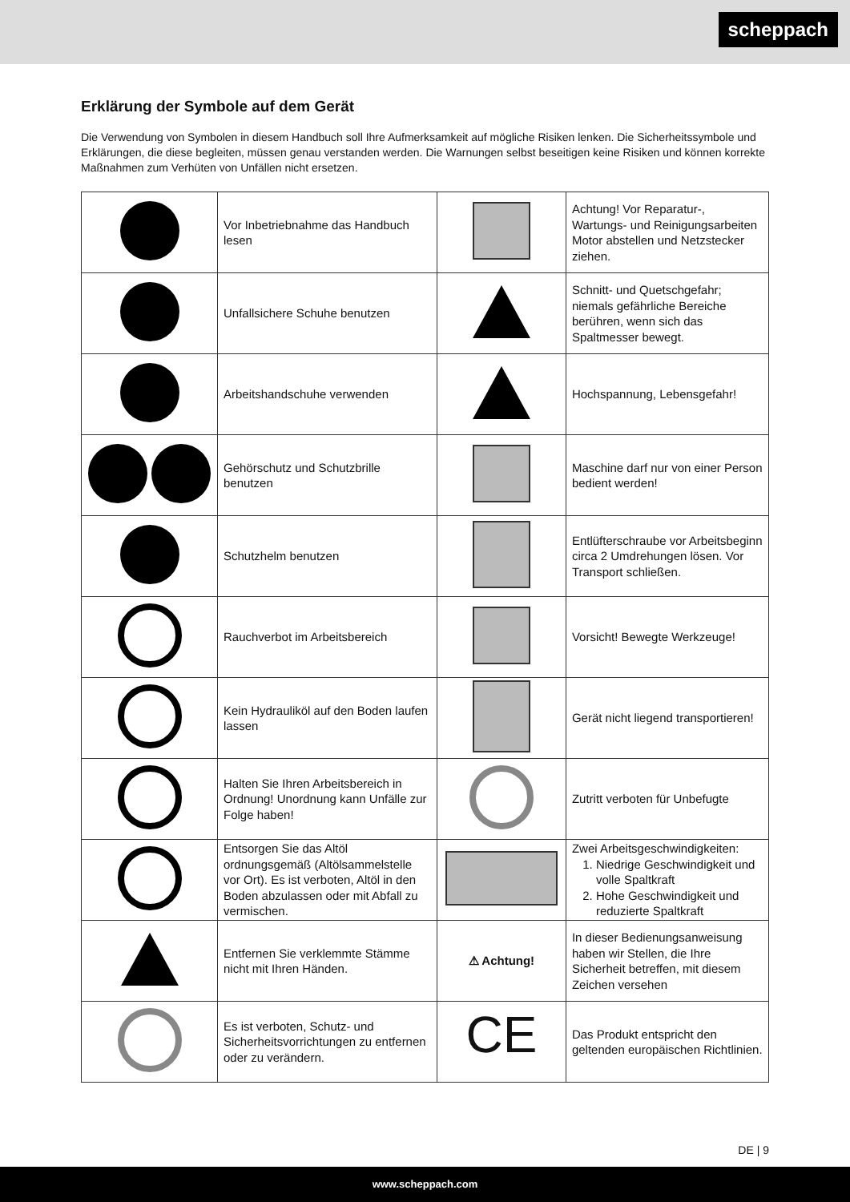scheppach
Erklärung der Symbole auf dem Gerät
Die Verwendung von Symbolen in diesem Handbuch soll Ihre Aufmerksamkeit auf mögliche Risiken lenken. Die Sicherheitssymbole und Erklärungen, die diese begleiten, müssen genau verstanden werden. Die Warnungen selbst beseitigen keine Risiken und können korrekte Maßnahmen zum Verhüten von Unfällen nicht ersetzen.
| | Vor Inbetriebnahme das Handbuch lesen | | Achtung! Vor Reparatur-, Wartungs- und Reinigungsarbeiten Motor abstellen und Netzstecker ziehen. |
| | Unfallsichere Schuhe benutzen | | Schnitt- und Quetschgefahr; niemals gefährliche Bereiche berühren, wenn sich das Spaltmesser bewegt. |
| | Arbeitshandschuhe verwenden | | Hochspannung, Lebensgefahr! |
| | Gehörschutz und Schutzbrille benutzen | | Maschine darf nur von einer Person bedient werden! |
| | Schutzhelm benutzen | | Entlüfterschraube vor Arbeitsbeginn circa 2 Umdrehungen lösen. Vor Transport schließen. |
| | Rauchverbot im Arbeitsbereich | | Vorsicht! Bewegte Werkzeuge! |
| | Kein Hydrauliköl auf den Boden laufen lassen | | Gerät nicht liegend transportieren! |
| | Halten Sie Ihren Arbeitsbereich in Ordnung! Unordnung kann Unfälle zur Folge haben! | | Zutritt verboten für Unbefugte |
| | Entsorgen Sie das Altöl ordnungsgemäß (Altölsammelstelle vor Ort). Es ist verboten, Altöl in den Boden abzulassen oder mit Abfall zu vermischen. | | Zwei Arbeitsgeschwindigkeiten: 1. Niedrige Geschwindigkeit und volle Spaltkraft 2. Hohe Geschwindigkeit und reduzierte Spaltkraft |
| | Entfernen Sie verklemmte Stämme nicht mit Ihren Händen. | ⚠ Achtung! | In dieser Bedienungsanweisung haben wir Stellen, die Ihre Sicherheit betreffen, mit diesem Zeichen versehen |
| | Es ist verboten, Schutz- und Sicherheitsvorrichtungen zu entfernen oder zu verändern. | CE | Das Produkt entspricht den geltenden europäischen Richtlinien. |
DE | 9
www.scheppach.com